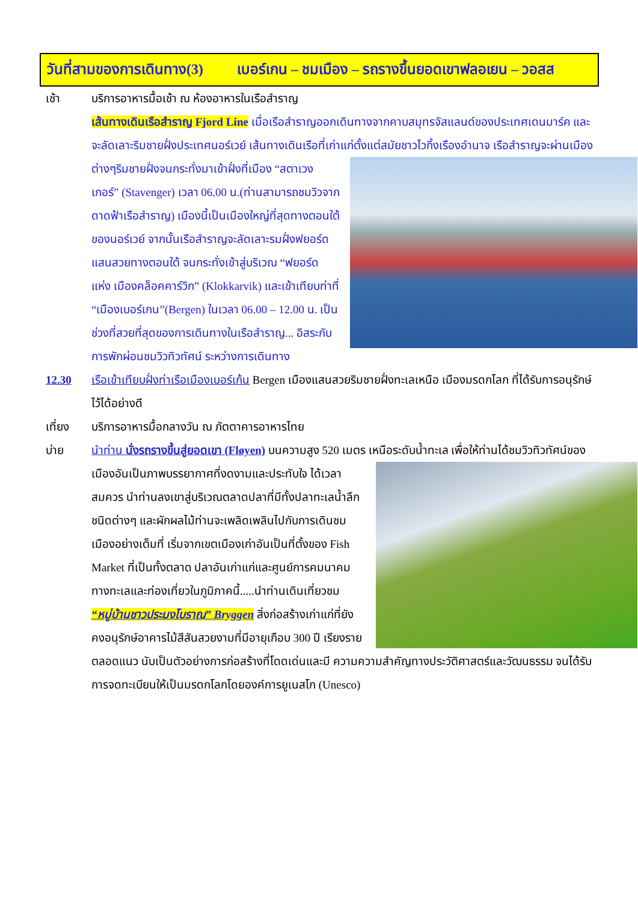วันที่สามของการเดินทาง(3) เบอร์เกน – ชมเมือง – รถรางขึ้นยอดเขาฟลอเยน – วอสส
เช้า บริการอาหารมื้อเช้า ณ ห้องอาหารในเรือสำราญ
เส้นทางเดินเรือสำราญ Fjord Line เมื่อเรือสำราญออกเดินทางจากคาบสมุทรจัสแลนด์ของประเทศเดนมาร์ค และจะลัดเลาะริมชายฝั่งประเทศนอร์เวย์ เส้นทางเดินเรือที่เก่าแก่ตั้งแต่สมัยชาวไวกิ้งเรืองอำนาจ เรือสำราญจะ
ผ่านเมืองต่างๆริมชายฝั่งจนกระทั่งมาเข้าฝั่งที่เมือง “สตาเวงเกอร์” (Stavenger) เวลา 06.00 น.(ท่านสามารถชมวิวจากดาดฟ้าเรือสำราญ) เมืองนี้เป็นเมืองใหญ่ที่สุดทางตอนใต้ของนอร์เวย์ จากนั้นเรือสำราญจะลัดเลาะรมฝั่งฟยอร์ดแสนสวยทางตอนใต้ จนกระทั่งเข้าสู่บริเวณ “ฟยอร์ด แห่ง เมืองคล็อคคาร์วิก” (Klokkarvik) และเข้าเทียบท่าที่ “เมืองเบอร์เกน”(Bergen) ในเวลา 06.00 – 12.00 น. เป็นช่วงที่สวยที่สุดของการเดินทางในเรือสำราญ... อิสระกับการพักผ่อนชมวิวทิวทัศน์ ระหว่างการเดินทาง
12.30 เรือเข้าเทียบฝั่งท่าเรือเมืองเบอร์เก้น Bergen เมืองแสนสวยริมชายฝั่งทะเลเหนือ เมืองมรดกโลก ที่ได้รับการอนุรักษ์ไว้ได้อย่างดี
เที่ยง บริการอาหารมื้อกลางวัน ณ ภัตตาคารอาหารไทย
บ่าย นำท่าน นั่งรถรางขึ้นสู่ยอดเขา (Fløyen) บนความสูง 520 เมตร เหนือระดับน้ำทะเล เพื่อให้ท่านได้ชมวิว
ทิวทัศน์ของเมืองอันเป็นภาพบรรยากาศที่งดงามและประทับใจ ได้เวลาสมควร นำท่านลงเขาสู่บริเวณตลาดปลาที่มีทั้งปลาทะเลน้ำลึกชนิดต่างๆ และผักผลไม้ท่านจะเพลิดเพลินไปกับการเดินชมเมืองอย่างเต็มที่ เริ่มจากเขตเมืองเก่าอันเป็นที่ตั้งของ Fish Market ที่เป็นทั้งตลาด ปลาอันเก่าแก่และศูนย์การคมนาคมทางทะเลและท่องเที่ยวในภูมิภาคนี้.....นำท่านเดินเที่ยวชม “หมู่บ้านชาวประมงโบราณ” Bryggen สิ่งก่อสร้างเก่าแก่ที่ยังคงอนุรักษ์อาคารไม้สีสันสวยงามที่มีอายุเกือบ 300 ปี เรียงรายตลอดแนว นับเป็นตัวอย่างการก่อสร้างที่โดดเด่นและมี ความความสำคัญทางประวัติศาสตร์และวัฒนธรรม จนได้รับการจดทะเบียนให้เป็นมรดกโลกโดยองค์การยูเนสโก (Unesco)